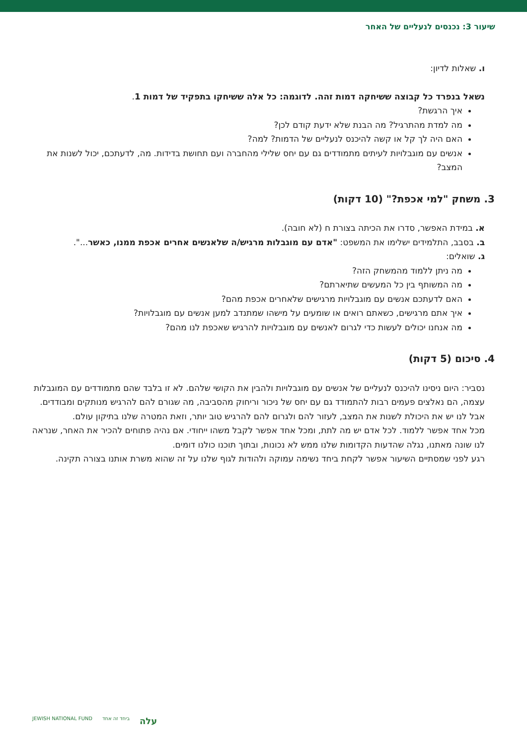שיעור 3: נכנסים לנעליים של האחר
ו. שאלות לדיון:
נשאל בנפרד כל קבוצה ששיחקה דמות זהה. לדוגמה: כל אלה ששיחקו בתפקיד של דמות 1.
איך הרגשת?
מה למדת מהתרגיל? מה הבנת שלא ידעת קודם לכן?
האם היה לך קל או קשה להיכנס לנעליים של הדמות? למה?
אנשים עם מוגבלויות לעיתים מתמודדים גם עם יחס שלילי מהחברה ועם תחושת בדידות. מה, לדעתכם, יכול לשנות את המצב?
3. משחק "למי אכפת?" (10 דקות)
א. במידת האפשר, סדרו את הכיתה בצורת ח (לא חובה).
ב. בסבב, התלמידים ישלימו את המשפט: "אדם עם מוגבלות מרגיש/ה שלאנשים אחרים אכפת ממנו, כאשר...".
ג. שואלים:
מה ניתן ללמוד מהמשחק הזה?
מה המשותף בין כל המעשים שתיארתם?
האם לדעתכם אנשים עם מוגבלויות מרגישים שלאחרים אכפת מהם?
איך אתם מרגישים, כשאתם רואים או שומעים על מישהו שמתנדב למען אנשים עם מוגבלויות?
מה אנחנו יכולים לעשות כדי לגרום לאנשים עם מוגבלויות להרגיש שאכפת לנו מהם?
4. סיכום (5 דקות)
נסביר: היום ניסינו להיכנס לנעליים של אנשים עם מוגבלויות ולהבין את הקושי שלהם. לא זו בלבד שהם מתמודדים עם המוגבלות עצמה, הם נאלצים פעמים רבות להתמודד גם עם יחס של ניכור וריחוק מהסביבה, מה שגורם להם להרגיש מנותקים ומבודדים. אבל לנו יש את היכולת לשנות את המצב, לעזור להם ולגרום להם להרגיש טוב יותר, וזאת המטרה שלנו בתיקון עולם.
מכל אחד אפשר ללמוד. לכל אדם יש מה לתת, ומכל אחד אפשר לקבל משהו ייחודי. אם נהיה פתוחים להכיר את האחר, שנראה לנו שונה מאתנו, נגלה שהדעות הקדומות שלנו ממש לא נכונות, ובתוך תוכנו כולנו דומים.
רגע לפני שמסתיים השיעור אפשר לקחת ביחד נשימה עמוקה ולהודות לגוף שלנו על זה שהוא משרת אותנו בצורה תקינה.
עלה ביחד זה אחד JEWISH NATIONAL FUND